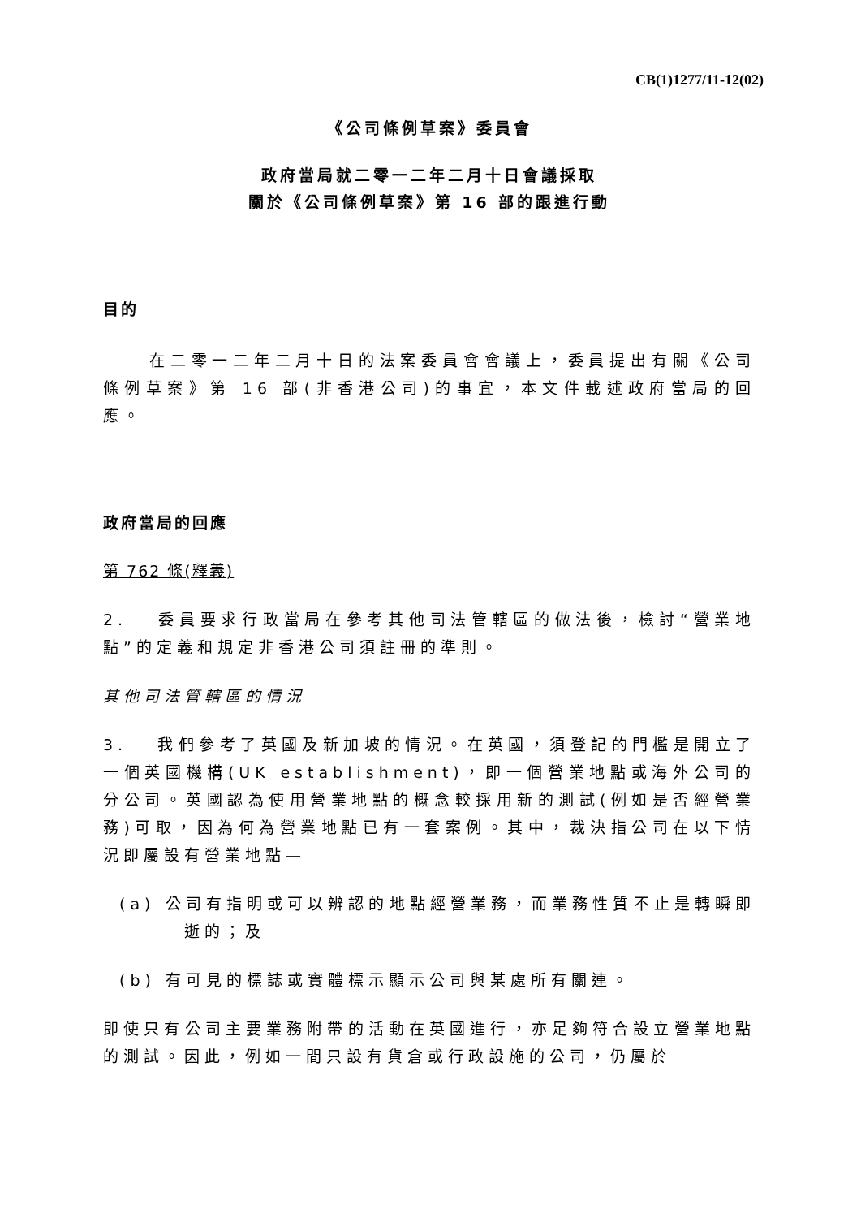CB(1)1277/11-12(02)
《公司條例草案》委員會
政府當局就二零一二年二月十日會議採取
關於《公司條例草案》第 16 部的跟進行動
目的
在二零一二年二月十日的法案委員會會議上，委員提出有關《公司條例草案》第 16 部(非香港公司)的事宜，本文件載述政府當局的回應。
政府當局的回應
第 762 條(釋義)
2. 委員要求行政當局在參考其他司法管轄區的做法後，檢討“營業地點”的定義和規定非香港公司須註冊的準則。
其他司法管轄區的情況
3. 我們參考了英國及新加坡的情況。在英國，須登記的門檻是開立了一個英國機構(UK establishment)，即一個營業地點或海外公司的分公司。英國認為使用營業地點的概念較採用新的測試(例如是否經營業務)可取，因為何為營業地點已有一套案例。其中，裁決指公司在以下情況即屬設有營業地點—
(a) 公司有指明或可以辨認的地點經營業務，而業務性質不止是轉瞬即逝的；及
(b) 有可見的標誌或實體標示顯示公司與某處所有關連。
即使只有公司主要業務附帶的活動在英國進行，亦足夠符合設立營業地點的測試。因此，例如一間只設有貨倉或行政設施的公司，仍屬於